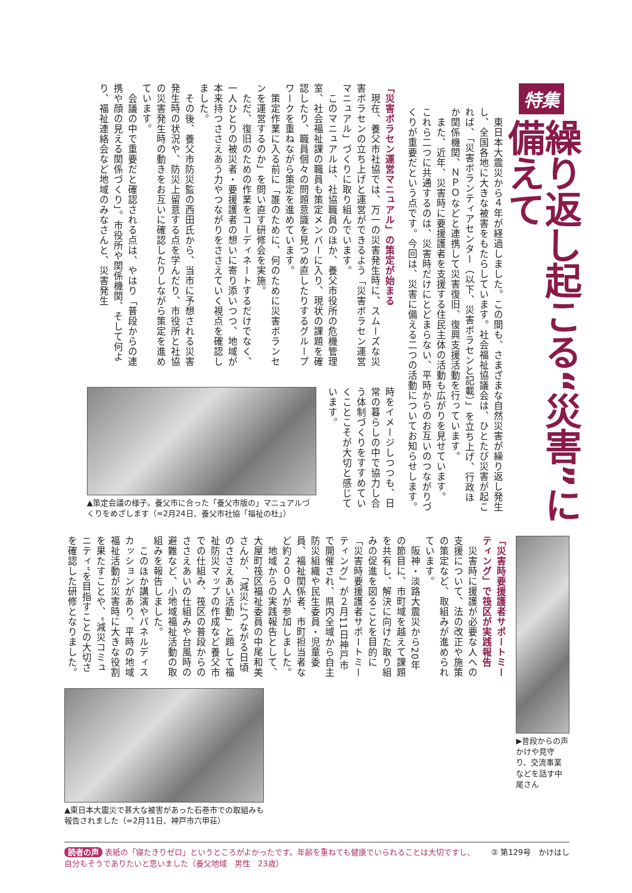特集
繰り返し起こる“災害”に備えて
　東日本大震災から４年が経過しました。この間も、さまざまな自然災害が繰り返し発生し、全国各地に大きな被害をもたらしています。社会福祉協議会は、ひとたび災害が起これば、「災害ボランティアセンター（以下、災害ボラセンと記載）」を立ち上げ、行政ほか関係機関、ＮＰＯなどと連携して災害復旧、復興支援活動を行っています。
　また、近年、災害時に要援護者を支援する住民主体の活動も広がりを見せています。
これら二つに共通するのは、災害時だけにとどまらない、平時からのお互いのつながりづくりが重要だという点です。今回は、災害に備える二つの活動についてお知らせします。
「災害ボラセン運営マニュアル」の策定が始まる
　現在、養父市社協では、万一の災害発生時に、スムーズな災害ボラセンの立ち上げと運営ができるよう「災害ボラセン運営マニュアル」づくりに取り組んでいます。
　このマニュアルは、社協職員のほか、養父市役所の危機管理室、社会福祉課の職員も策定メンバーに入り、現状の課題を確認したり、職員個々の問題意識を見つめ直したりするグループワークを重ねながら策定を進めています。
　策定作業に入る前に「誰のために、何のために災害ボランセンを運営するのか」を問い直す研修会を実施。
　ただ、復旧のための作業をコーディネートするだけでなく、一人ひとりの被災者・要援護者の想いに寄り添いつつ、地域が本来持つささえあう力やつながりをささえていく視点を確認しました。
　その後、養父市防災監の西田氏から、当市に予想される災害発生時の状況や、防災上留意する点を学んだり、市役所と社協の災害発生時の動きをお互いに確認したりしながら策定を進めています。
　会議の中で重要だと確認される点は、やはり「普段からの連携や顔の見える関係づくり」。市役所や関係機関、そして何より、福祉連絡会など地域のみなさんと、災害発生
時をイメージしつつも、日常の暮らしの中で協力し合う体制づくりをすすめていくことこそが大切と感じています。
▲策定会議の様子。養父市に合った「養父市版の」マニュアルづくりをめざします（=2月24日、養父市社協「福祉の杜」）
▶普段からの声かけや見守り、交流事業などを話す中尾さん
「災害時要援護者サポートミーティング」で筏区が実践報告
　災害時に援護が必要な人への支援について、法の改正や施策の策定など、取組みが進められています。
　阪神・淡路大震災から20年の節目に、市町域を越えて課題を共有し、解決に向けた取り組みの促進を図ることを目的に「災害時要援護者サポートミーティング」が２月11日神戸市で開催され、県内全域から自主防災組織や民生委員・児童委員、福祉関係者、市町担当者など約２００人が参加しました。
　地域からの実践報告として、大屋町筏区福祉委員の中尾和美さんが、「減災につながる日頃のささえあい活動」と題して福祉防災マップの作成など養父市での仕組み、筏区の普段からのささえあいの仕組みや台風時の避難など、小地域福祉活動の取組みを報告しました。
　このほか講演やパネルディスカッションがあり、平時の地域福祉活動が災害時に大きな役割を果たすことや、“減災コミュニティ”を目指すことの大切さを確認した研修となりました。
▲東日本大震災で甚大な被害があった石巻市での取組みも報告されました（=2月11日、神戸市六甲荘）
読者の声 表紙の「寝たきりゼロ」というところがよかったです。年齢を重ねても健康でいられることは大切ですし、自分もそうでありたいと思いました（養父地域　男性　23歳）
② 第129号　かけはし